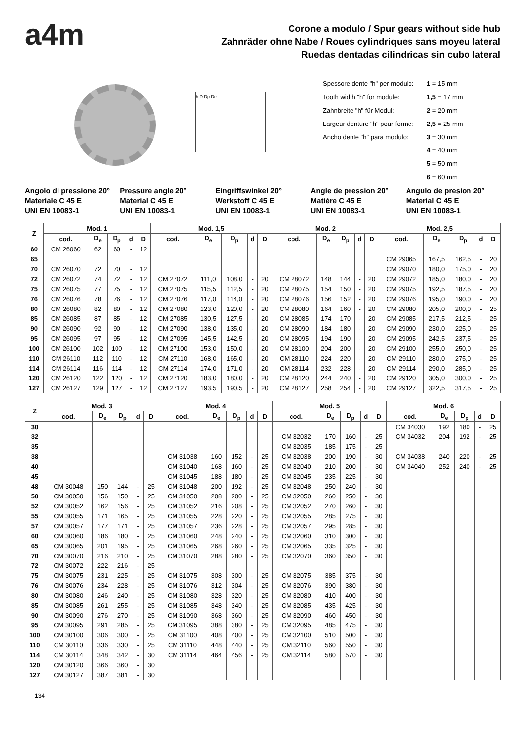a4m
Corone a modulo / Spur gears without side hub
Zahnräder ohne Nabe / Roues cylindriques sans moyeu lateral
Ruedas dentadas cilindricas sin cubo lateral
h D Dp De
Spessore dente "h" per modulo: 1 = 15 mm Tooth width "h" for module: 1,5 = 17 mm Zahnbreite "h" für Modul: 2 = 20 mm Largeur denture "h" pour forme: 2,5 = 25 mm Ancho dente "h" para modulo: 3 = 30 mm 4 = 40 mm 5 = 50 mm 6 = 60 mm
Angolo di pressione 20°
Materiale C 45 E
UNI EN 10083-1
Pressure angle 20°
Material C 45 E
UNI EN 10083-1
Eingriffswinkel 20°
Werkstoff C 45 E
UNI EN 10083-1
Angle de pression 20°
Matière C 45 E
UNI EN 10083-1
Angulo de presion 20°
Material C 45 E
UNI EN 10083-1
| Z | Mod. 1 | | | | | Mod. 1,5 | | | | | Mod. 2 | | | | | Mod. 2,5 | | | | |
| --- | --- | --- | --- | --- | --- | --- | --- | --- | --- | --- | --- | --- | --- | --- | --- | --- | --- | --- | --- | --- |
| | cod. | D<sub>e</sub> | D<sub>p</sub> | d | D | cod. | D<sub>e</sub> | D<sub>p</sub> | d | D | cod. | D<sub>e</sub> | D<sub>p</sub> | d | D | cod. | D<sub>e</sub> | D<sub>p</sub> | d | D |
| 60 | CM 26060 | 62 | 60 | - | 12 | | | | | | | | | | | | | | | |
| 65 | | | | | | | | | | | | | | | | CM 29065 | 167,5 | 162,5 | - | 20 |
| 70 | CM 26070 | 72 | 70 | - | 12 | | | | | | | | | | | CM 29070 | 180,0 | 175,0 | - | 20 |
| 72 | CM 26072 | 74 | 72 | - | 12 | CM 27072 | 111,0 | 108,0 | - | 20 | CM 28072 | 148 | 144 | - | 20 | CM 29072 | 185,0 | 180,0 | - | 20 |
| 75 | CM 26075 | 77 | 75 | - | 12 | CM 27075 | 115,5 | 112,5 | - | 20 | CM 28075 | 154 | 150 | - | 20 | CM 29075 | 192,5 | 187,5 | - | 20 |
| 76 | CM 26076 | 78 | 76 | - | 12 | CM 27076 | 117,0 | 114,0 | - | 20 | CM 28076 | 156 | 152 | - | 20 | CM 29076 | 195,0 | 190,0 | - | 20 |
| 80 | CM 26080 | 82 | 80 | - | 12 | CM 27080 | 123,0 | 120,0 | - | 20 | CM 28080 | 164 | 160 | - | 20 | CM 29080 | 205,0 | 200,0 | - | 25 |
| 85 | CM 26085 | 87 | 85 | - | 12 | CM 27085 | 130,5 | 127,5 | - | 20 | CM 28085 | 174 | 170 | - | 20 | CM 29085 | 217,5 | 212,5 | - | 25 |
| 90 | CM 26090 | 92 | 90 | - | 12 | CM 27090 | 138,0 | 135,0 | - | 20 | CM 28090 | 184 | 180 | - | 20 | CM 29090 | 230,0 | 225,0 | - | 25 |
| 95 | CM 26095 | 97 | 95 | - | 12 | CM 27095 | 145,5 | 142,5 | - | 20 | CM 28095 | 194 | 190 | - | 20 | CM 29095 | 242,5 | 237,5 | - | 25 |
| 100 | CM 26100 | 102 | 100 | - | 12 | CM 27100 | 153,0 | 150,0 | - | 20 | CM 28100 | 204 | 200 | - | 20 | CM 29100 | 255,0 | 250,0 | - | 25 |
| 110 | CM 26110 | 112 | 110 | - | 12 | CM 27110 | 168,0 | 165,0 | - | 20 | CM 28110 | 224 | 220 | - | 20 | CM 29110 | 280,0 | 275,0 | - | 25 |
| 114 | CM 26114 | 116 | 114 | - | 12 | CM 27114 | 174,0 | 171,0 | - | 20 | CM 28114 | 232 | 228 | - | 20 | CM 29114 | 290,0 | 285,0 | - | 25 |
| 120 | CM 26120 | 122 | 120 | - | 12 | CM 27120 | 183,0 | 180,0 | - | 20 | CM 28120 | 244 | 240 | - | 20 | CM 29120 | 305,0 | 300,0 | - | 25 |
| 127 | CM 26127 | 129 | 127 | - | 12 | CM 27127 | 193,5 | 190,5 | - | 20 | CM 28127 | 258 | 254 | - | 20 | CM 29127 | 322,5 | 317,5 | - | 25 |
| Z | Mod. 3 | | | | | Mod. 4 | | | | | Mod. 5 | | | | | Mod. 6 | | | | |
| --- | --- | --- | --- | --- | --- | --- | --- | --- | --- | --- | --- | --- | --- | --- | --- | --- | --- | --- | --- | --- |
| | cod. | D<sub>e</sub> | D<sub>p</sub> | d | D | cod. | D<sub>e</sub> | D<sub>p</sub> | d | D | cod. | D<sub>e</sub> | D<sub>p</sub> | d | D | cod. | D<sub>e</sub> | D<sub>p</sub> | d | D |
| 30 | | | | | | | | | | | | | | | | CM 34030 | 192 | 180 | - | 25 |
| 32 | | | | | | | | | | | CM 32032 | 170 | 160 | - | 25 | CM 34032 | 204 | 192 | - | 25 |
| 35 | | | | | | | | | | | CM 32035 | 185 | 175 | - | 25 | | | | | |
| 38 | | | | | | CM 31038 | 160 | 152 | - | 25 | CM 32038 | 200 | 190 | - | 30 | CM 34038 | 240 | 220 | - | 25 |
| 40 | | | | | | CM 31040 | 168 | 160 | - | 25 | CM 32040 | 210 | 200 | - | 30 | CM 34040 | 252 | 240 | - | 25 |
| 45 | | | | | | CM 31045 | 188 | 180 | - | 25 | CM 32045 | 235 | 225 | - | 30 | | | | | |
| 48 | CM 30048 | 150 | 144 | - | 25 | CM 31048 | 200 | 192 | - | 25 | CM 32048 | 250 | 240 | - | 30 | | | | | |
| 50 | CM 30050 | 156 | 150 | - | 25 | CM 31050 | 208 | 200 | - | 25 | CM 32050 | 260 | 250 | - | 30 | | | | | |
| 52 | CM 30052 | 162 | 156 | - | 25 | CM 31052 | 216 | 208 | - | 25 | CM 32052 | 270 | 260 | - | 30 | | | | | |
| 55 | CM 30055 | 171 | 165 | - | 25 | CM 31055 | 228 | 220 | - | 25 | CM 32055 | 285 | 275 | - | 30 | | | | | |
| 57 | CM 30057 | 177 | 171 | - | 25 | CM 31057 | 236 | 228 | - | 25 | CM 32057 | 295 | 285 | - | 30 | | | | | |
| 60 | CM 30060 | 186 | 180 | - | 25 | CM 31060 | 248 | 240 | - | 25 | CM 32060 | 310 | 300 | - | 30 | | | | | |
| 65 | CM 30065 | 201 | 195 | - | 25 | CM 31065 | 268 | 260 | - | 25 | CM 32065 | 335 | 325 | - | 30 | | | | | |
| 70 | CM 30070 | 216 | 210 | - | 25 | CM 31070 | 288 | 280 | - | 25 | CM 32070 | 360 | 350 | - | 30 | | | | | |
| 72 | CM 30072 | 222 | 216 | - | 25 | | | | | | | | | | | | | | | |
| 75 | CM 30075 | 231 | 225 | - | 25 | CM 31075 | 308 | 300 | - | 25 | CM 32075 | 385 | 375 | - | 30 | | | | | |
| 76 | CM 30076 | 234 | 228 | - | 25 | CM 31076 | 312 | 304 | - | 25 | CM 32076 | 390 | 380 | - | 30 | | | | | |
| 80 | CM 30080 | 246 | 240 | - | 25 | CM 31080 | 328 | 320 | - | 25 | CM 32080 | 410 | 400 | - | 30 | | | | | |
| 85 | CM 30085 | 261 | 255 | - | 25 | CM 31085 | 348 | 340 | - | 25 | CM 32085 | 435 | 425 | - | 30 | | | | | |
| 90 | CM 30090 | 276 | 270 | - | 25 | CM 31090 | 368 | 360 | - | 25 | CM 32090 | 460 | 450 | - | 30 | | | | | |
| 95 | CM 30095 | 291 | 285 | - | 25 | CM 31095 | 388 | 380 | - | 25 | CM 32095 | 485 | 475 | - | 30 | | | | | |
| 100 | CM 30100 | 306 | 300 | - | 25 | CM 31100 | 408 | 400 | - | 25 | CM 32100 | 510 | 500 | - | 30 | | | | | |
| 110 | CM 30110 | 336 | 330 | - | 25 | CM 31110 | 448 | 440 | - | 25 | CM 32110 | 560 | 550 | - | 30 | | | | | |
| 114 | CM 30114 | 348 | 342 | - | 30 | CM 31114 | 464 | 456 | - | 25 | CM 32114 | 580 | 570 | - | 30 | | | | | |
| 120 | CM 30120 | 366 | 360 | - | 30 | | | | | | | | | | | | | | | |
| 127 | CM 30127 | 387 | 381 | - | 30 | | | | | | | | | | | | | | | |
134